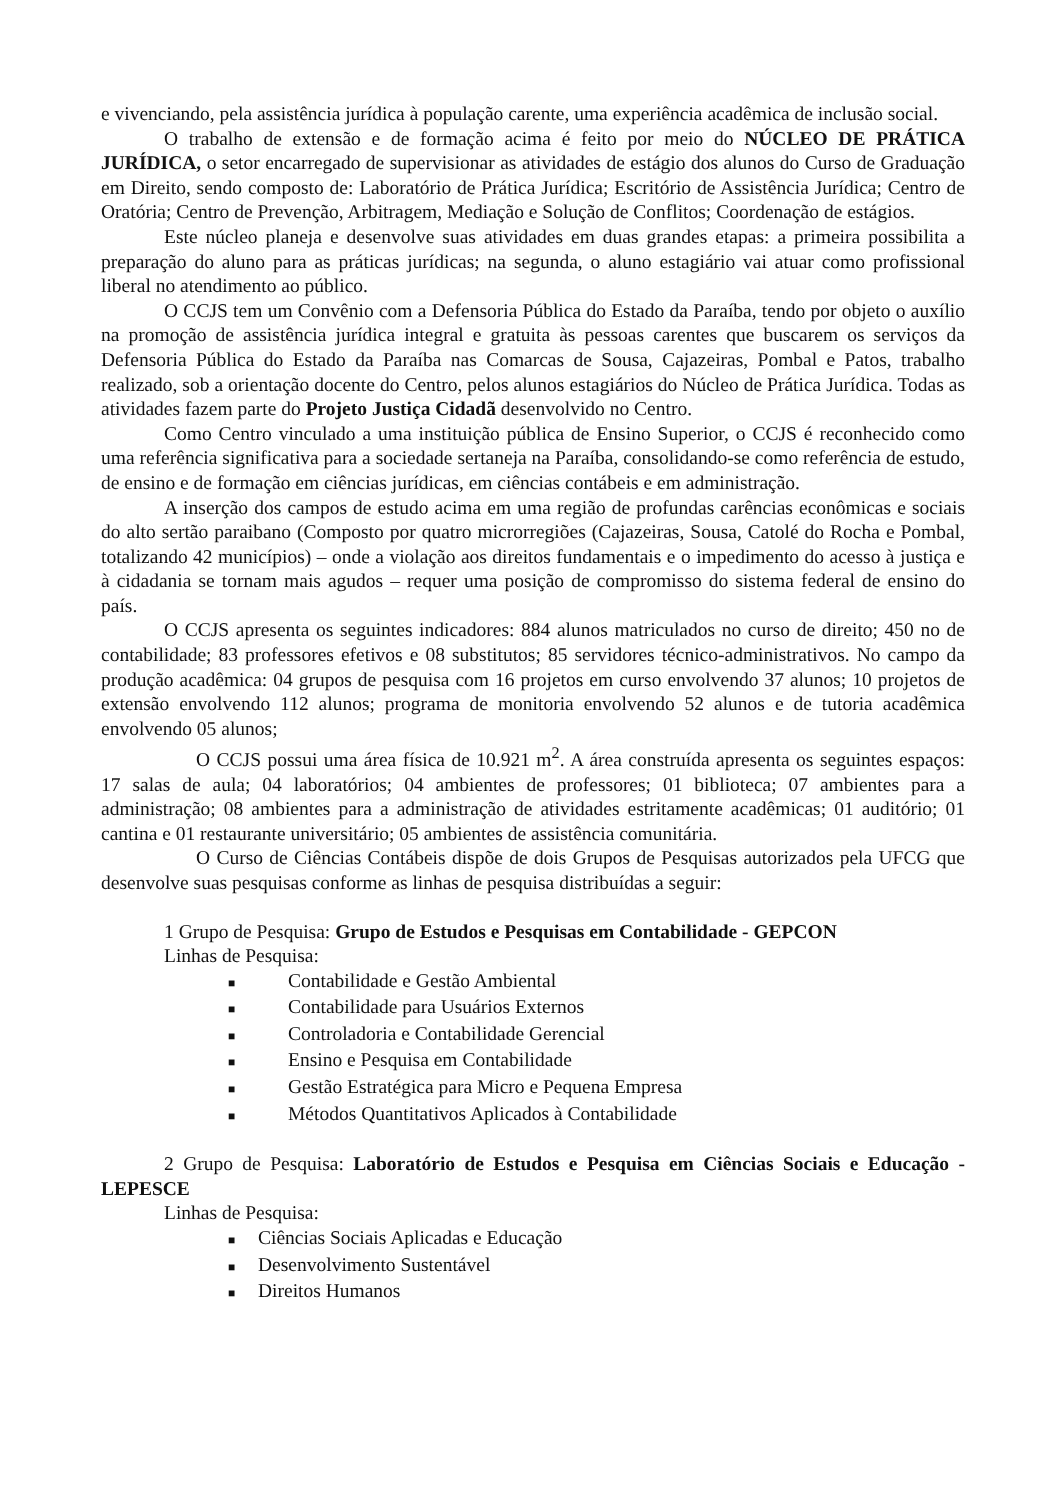e vivenciando, pela assistência jurídica à população carente, uma experiência acadêmica de inclusão social.
O trabalho de extensão e de formação acima é feito por meio do NÚCLEO DE PRÁTICA JURÍDICA, o setor encarregado de supervisionar as atividades de estágio dos alunos do Curso de Graduação em Direito, sendo composto de: Laboratório de Prática Jurídica; Escritório de Assistência Jurídica; Centro de Oratória; Centro de Prevenção, Arbitragem, Mediação e Solução de Conflitos; Coordenação de estágios.
Este núcleo planeja e desenvolve suas atividades em duas grandes etapas: a primeira possibilita a preparação do aluno para as práticas jurídicas; na segunda, o aluno estagiário vai atuar como profissional liberal no atendimento ao público.
O CCJS tem um Convênio com a Defensoria Pública do Estado da Paraíba, tendo por objeto o auxílio na promoção de assistência jurídica integral e gratuita às pessoas carentes que buscarem os serviços da Defensoria Pública do Estado da Paraíba nas Comarcas de Sousa, Cajazeiras, Pombal e Patos, trabalho realizado, sob a orientação docente do Centro, pelos alunos estagiários do Núcleo de Prática Jurídica. Todas as atividades fazem parte do Projeto Justiça Cidadã desenvolvido no Centro.
Como Centro vinculado a uma instituição pública de Ensino Superior, o CCJS é reconhecido como uma referência significativa para a sociedade sertaneja na Paraíba, consolidando-se como referência de estudo, de ensino e de formação em ciências jurídicas, em ciências contábeis e em administração.
A inserção dos campos de estudo acima em uma região de profundas carências econômicas e sociais do alto sertão paraibano (Composto por quatro microrregiões (Cajazeiras, Sousa, Catolé do Rocha e Pombal, totalizando 42 municípios) – onde a violação aos direitos fundamentais e o impedimento do acesso à justiça e à cidadania se tornam mais agudos – requer uma posição de compromisso do sistema federal de ensino do país.
O CCJS apresenta os seguintes indicadores: 884 alunos matriculados no curso de direito; 450 no de contabilidade; 83 professores efetivos e 08 substitutos; 85 servidores técnico-administrativos. No campo da produção acadêmica: 04 grupos de pesquisa com 16 projetos em curso envolvendo 37 alunos; 10 projetos de extensão envolvendo 112 alunos; programa de monitoria envolvendo 52 alunos e de tutoria acadêmica envolvendo 05 alunos;
O CCJS possui uma área física de 10.921 m<sup>2</sup>. A área construída apresenta os seguintes espaços: 17 salas de aula; 04 laboratórios; 04 ambientes de professores; 01 biblioteca; 07 ambientes para a administração; 08 ambientes para a administração de atividades estritamente acadêmicas; 01 auditório; 01 cantina e 01 restaurante universitário; 05 ambientes de assistência comunitária.
O Curso de Ciências Contábeis dispõe de dois Grupos de Pesquisas autorizados pela UFCG que desenvolve suas pesquisas conforme as linhas de pesquisa distribuídas a seguir:
1 Grupo de Pesquisa: Grupo de Estudos e Pesquisas em Contabilidade - GEPCON
Linhas de Pesquisa:
■ Contabilidade e Gestão Ambiental
■ Contabilidade para Usuários Externos
■ Controladoria e Contabilidade Gerencial
■ Ensino e Pesquisa em Contabilidade
■ Gestão Estratégica para Micro e Pequena Empresa
■ Métodos Quantitativos Aplicados à Contabilidade
2 Grupo de Pesquisa: Laboratório de Estudos e Pesquisa em Ciências Sociais e Educação - LEPESCE
Linhas de Pesquisa:
■ Ciências Sociais Aplicadas e Educação
■ Desenvolvimento Sustentável
■ Direitos Humanos